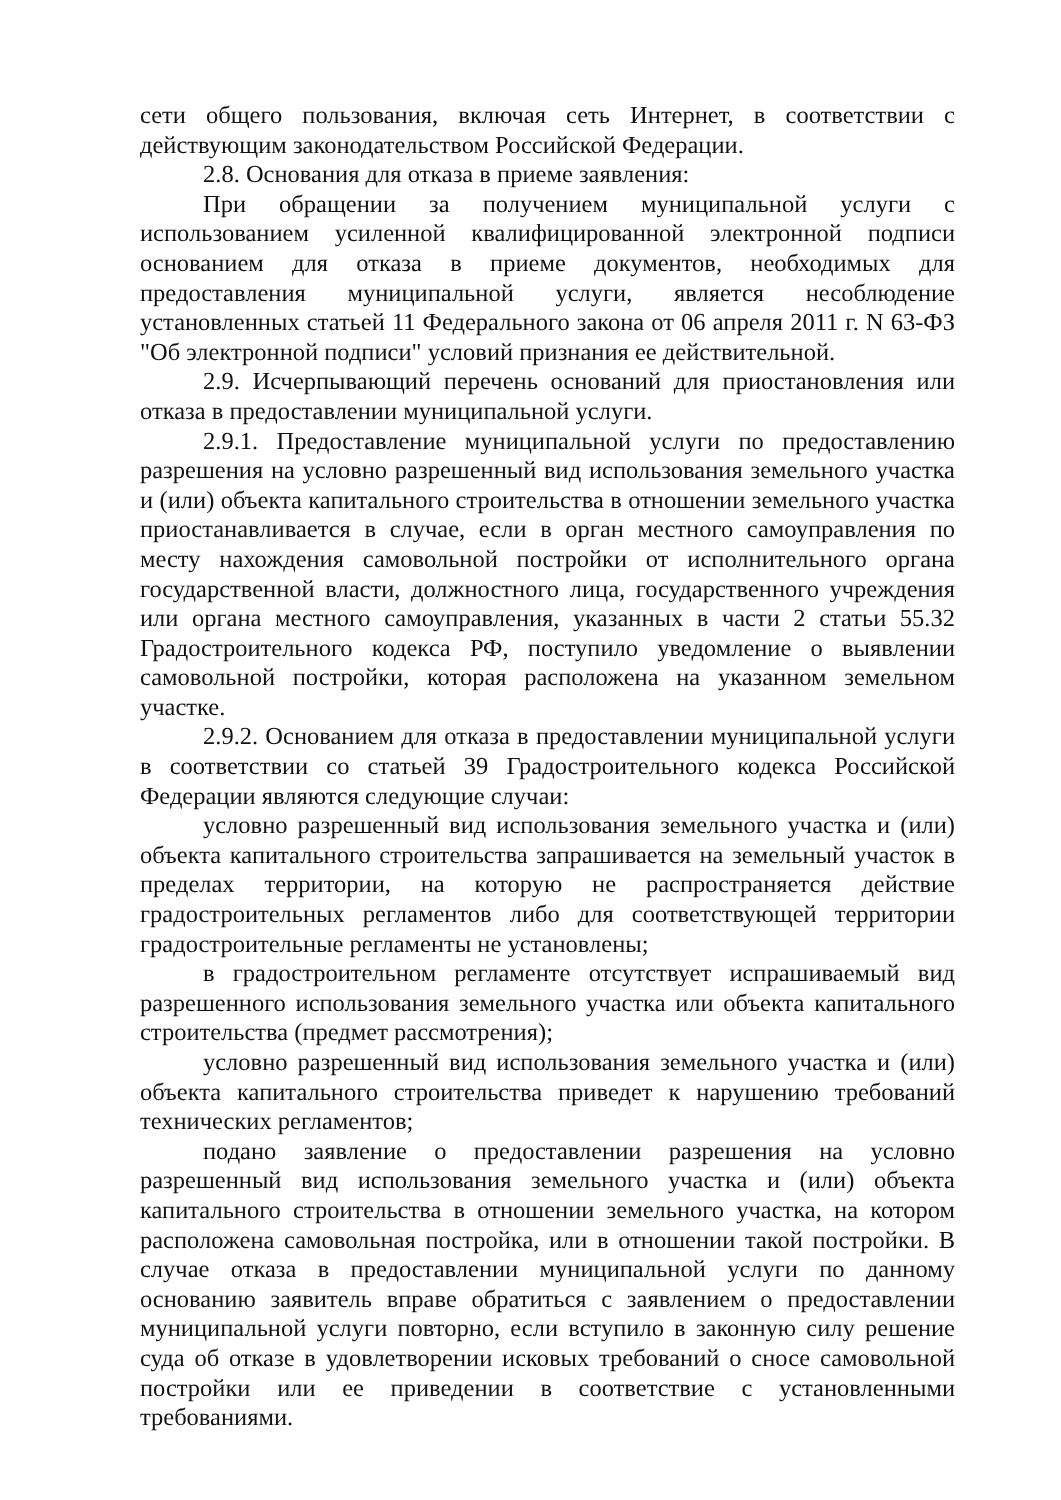сети общего пользования, включая сеть Интернет, в соответствии с действующим законодательством Российской Федерации.
2.8. Основания для отказа в приеме заявления:
При обращении за получением муниципальной услуги с использованием усиленной квалифицированной электронной подписи основанием для отказа в приеме документов, необходимых для предоставления муниципальной услуги, является несоблюдение установленных статьей 11 Федерального закона от 06 апреля 2011 г. N 63-ФЗ "Об электронной подписи" условий признания ее действительной.
2.9. Исчерпывающий перечень оснований для приостановления или отказа в предоставлении муниципальной услуги.
2.9.1. Предоставление муниципальной услуги по предоставлению разрешения на условно разрешенный вид использования земельного участка и (или) объекта капитального строительства в отношении земельного участка приостанавливается в случае, если в орган местного самоуправления по месту нахождения самовольной постройки от исполнительного органа государственной власти, должностного лица, государственного учреждения или органа местного самоуправления, указанных в части 2 статьи 55.32 Градостроительного кодекса РФ, поступило уведомление о выявлении самовольной постройки, которая расположена на указанном земельном участке.
2.9.2. Основанием для отказа в предоставлении муниципальной услуги в соответствии со статьей 39 Градостроительного кодекса Российской Федерации являются следующие случаи:
условно разрешенный вид использования земельного участка и (или) объекта капитального строительства запрашивается на земельный участок в пределах территории, на которую не распространяется действие градостроительных регламентов либо для соответствующей территории градостроительные регламенты не установлены;
в градостроительном регламенте отсутствует испрашиваемый вид разрешенного использования земельного участка или объекта капитального строительства (предмет рассмотрения);
условно разрешенный вид использования земельного участка и (или) объекта капитального строительства приведет к нарушению требований технических регламентов;
подано заявление о предоставлении разрешения на условно разрешенный вид использования земельного участка и (или) объекта капитального строительства в отношении земельного участка, на котором расположена самовольная постройка, или в отношении такой постройки. В случае отказа в предоставлении муниципальной услуги по данному основанию заявитель вправе обратиться с заявлением о предоставлении муниципальной услуги повторно, если вступило в законную силу решение суда об отказе в удовлетворении исковых требований о сносе самовольной постройки или ее приведении в соответствие с установленными требованиями.